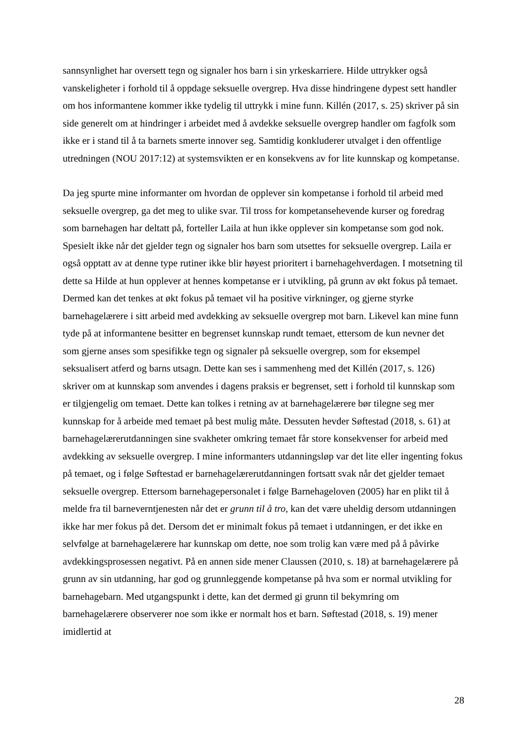sannsynlighet har oversett tegn og signaler hos barn i sin yrkeskarriere. Hilde uttrykker også vanskeligheter i forhold til å oppdage seksuelle overgrep. Hva disse hindringene dypest sett handler om hos informantene kommer ikke tydelig til uttrykk i mine funn. Killén (2017, s. 25) skriver på sin side generelt om at hindringer i arbeidet med å avdekke seksuelle overgrep handler om fagfolk som ikke er i stand til å ta barnets smerte innover seg. Samtidig konkluderer utvalget i den offentlige utredningen (NOU 2017:12) at systemsvikten er en konsekvens av for lite kunnskap og kompetanse.
Da jeg spurte mine informanter om hvordan de opplever sin kompetanse i forhold til arbeid med seksuelle overgrep, ga det meg to ulike svar. Til tross for kompetansehevende kurser og foredrag som barnehagen har deltatt på, forteller Laila at hun ikke opplever sin kompetanse som god nok. Spesielt ikke når det gjelder tegn og signaler hos barn som utsettes for seksuelle overgrep. Laila er også opptatt av at denne type rutiner ikke blir høyest prioritert i barnehagehverdagen. I motsetning til dette sa Hilde at hun opplever at hennes kompetanse er i utvikling, på grunn av økt fokus på temaet. Dermed kan det tenkes at økt fokus på temaet vil ha positive virkninger, og gjerne styrke barnehagelærere i sitt arbeid med avdekking av seksuelle overgrep mot barn. Likevel kan mine funn tyde på at informantene besitter en begrenset kunnskap rundt temaet, ettersom de kun nevner det som gjerne anses som spesifikke tegn og signaler på seksuelle overgrep, som for eksempel seksualisert atferd og barns utsagn. Dette kan ses i sammenheng med det Killén (2017, s. 126) skriver om at kunnskap som anvendes i dagens praksis er begrenset, sett i forhold til kunnskap som er tilgjengelig om temaet. Dette kan tolkes i retning av at barnehagelærere bør tilegne seg mer kunnskap for å arbeide med temaet på best mulig måte. Dessuten hevder Søftestad (2018, s. 61) at barnehagelærerutdanningen sine svakheter omkring temaet får store konsekvenser for arbeid med avdekking av seksuelle overgrep. I mine informanters utdanningsløp var det lite eller ingenting fokus på temaet, og i følge Søftestad er barnehagelærerutdanningen fortsatt svak når det gjelder temaet seksuelle overgrep. Ettersom barnehagepersonalet i følge Barnehageloven (2005) har en plikt til å melde fra til barneverntjenesten når det er grunn til å tro, kan det være uheldig dersom utdanningen ikke har mer fokus på det. Dersom det er minimalt fokus på temaet i utdanningen, er det ikke en selvfølge at barnehagelærere har kunnskap om dette, noe som trolig kan være med på å påvirke avdekkingsprosessen negativt. På en annen side mener Claussen (2010, s. 18) at barnehagelærere på grunn av sin utdanning, har god og grunnleggende kompetanse på hva som er normal utvikling for barnehagebarn. Med utgangspunkt i dette, kan det dermed gi grunn til bekymring om barnehagelærere observerer noe som ikke er normalt hos et barn. Søftestad (2018, s. 19) mener imidlertid at
28